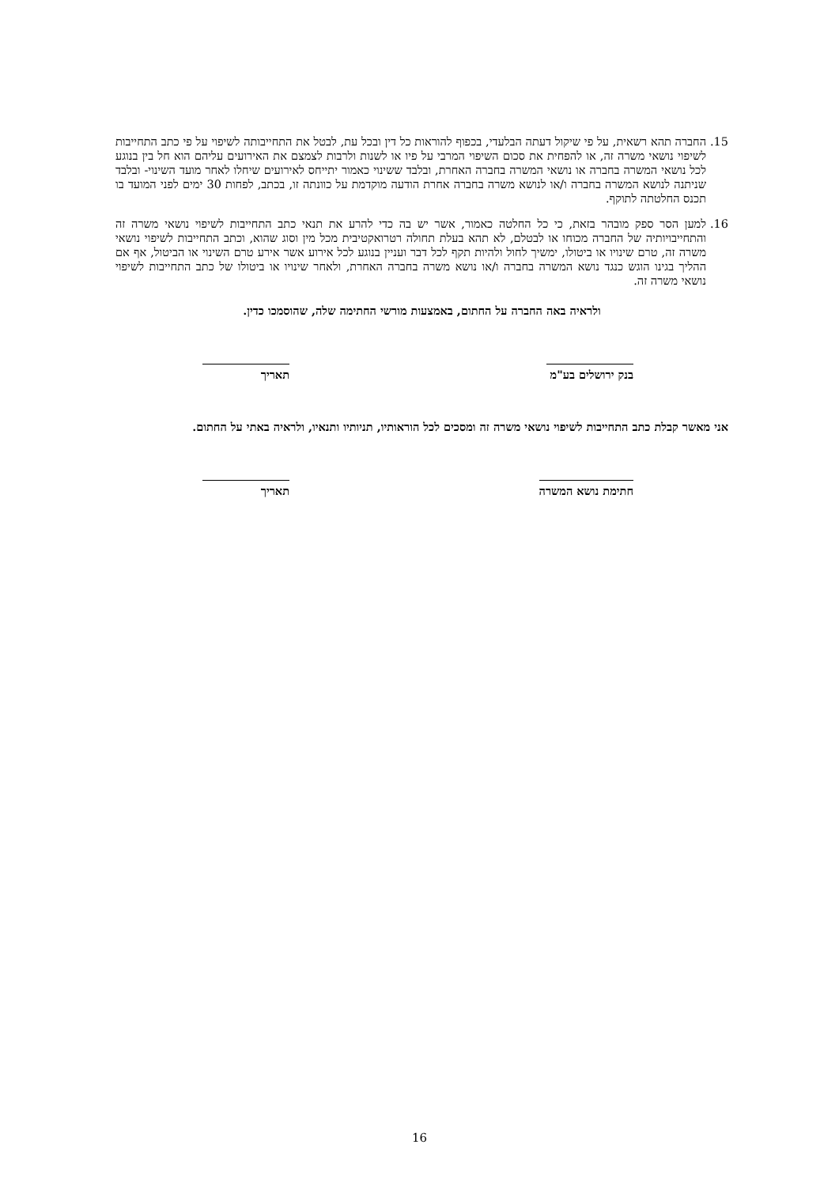15. החברה תהא רשאית, על פי שיקול דעתה הבלעדי, בכפוף להוראות כל דין ובכל עת, לבטל את התחייבותה לשיפוי על פי כתב התחייבות לשיפוי נושאי משרה זה, או להפחית את סכום השיפוי המרבי על פיו או לשנות ולרבות לצמצם את האירועים עליהם הוא חל בין בנוגע לכל נושאי המשרה בחברה או נושאי המשרה בחברה האחרת, ובלבד ששינוי כאמור יתייחס לאירועים שיחלו לאחר מועד השינוי- ובלבד שניתנה לנושא המשרה בחברה ו/או לנושא משרה בחברה אחרת הודעה מוקדמת על כוונתה זו, בכתב, לפחות 30 ימים לפני המועד בו תכנס החלטתה לתוקף.
16. למען הסר ספק מובהר בזאת, כי כל החלטה כאמור, אשר יש בה כדי להרע את תנאי כתב התחייבות לשיפוי נושאי משרה זה והתחייבויותיה של החברה מכוחו או לבטלם, לא תהא בעלת תחולה רטרואקטיבית מכל מין וסוג שהוא, וכתב התחייבות לשיפוי נושאי משרה זה, טרם שינויו או ביטולו, ימשיך לחול ולהיות תקף לכל דבר ועניין בנוגע לכל אירוע אשר אירע טרם השינוי או הביטול, אף אם ההליך בגינו הוגש כנגד נושא המשרה בחברה ו/או נושא משרה בחברה האחרת, ולאחר שינויו או ביטולו של כתב התחייבות לשיפוי נושאי משרה זה.
ולראיה באה החברה על החתום, באמצעות מורשי החתימה שלה, שהוסמכו כדין.
בנק ירושלים בע"מ תאריך
אני מאשר קבלת כתב התחייבות לשיפוי נושאי משרה זה ומסכים לכל הוראותיו, תניותיו ותנאיו, ולראיה באתי על החתום.
חתימת נושא המשרה תאריך
16